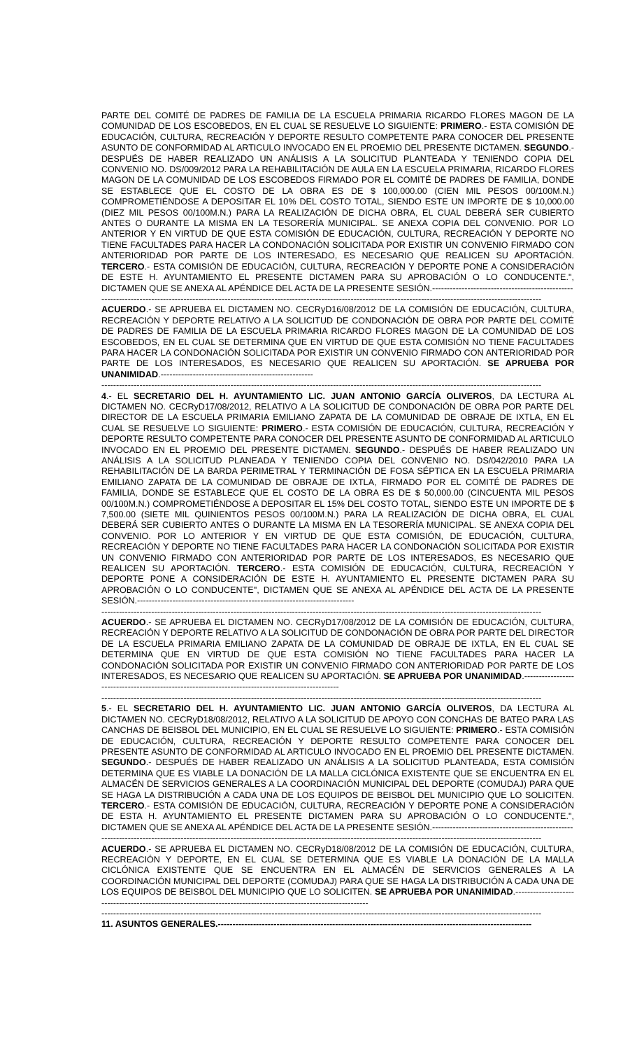PARTE DEL COMITÉ DE PADRES DE FAMILIA DE LA ESCUELA PRIMARIA RICARDO FLORES MAGON DE LA COMUNIDAD DE LOS ESCOBEDOS, EN EL CUAL SE RESUELVE LO SIGUIENTE: PRIMERO.- ESTA COMISIÓN DE EDUCACIÓN, CULTURA, RECREACIÓN Y DEPORTE RESULTO COMPETENTE PARA CONOCER DEL PRESENTE ASUNTO DE CONFORMIDAD AL ARTICULO INVOCADO EN EL PROEMIO DEL PRESENTE DICTAMEN. SEGUNDO.- DESPUÉS DE HABER REALIZADO UN ANÁLISIS A LA SOLICITUD PLANTEADA Y TENIENDO COPIA DEL CONVENIO NO. DS/009/2012 PARA LA REHABILITACIÓN DE AULA EN LA ESCUELA PRIMARIA, RICARDO FLORES MAGON DE LA COMUNIDAD DE LOS ESCOBEDOS FIRMADO POR EL COMITÉ DE PADRES DE FAMILIA, DONDE SE ESTABLECE QUE EL COSTO DE LA OBRA ES DE $ 100,000.00 (CIEN MIL PESOS 00/100M.N.) COMPROMETIÉNDOSE A DEPOSITAR EL 10% DEL COSTO TOTAL, SIENDO ESTE UN IMPORTE DE $ 10,000.00 (DIEZ MIL PESOS 00/100M.N.) PARA LA REALIZACIÓN DE DICHA OBRA, EL CUAL DEBERÁ SER CUBIERTO ANTES O DURANTE LA MISMA EN LA TESORERÍA MUNICIPAL. SE ANEXA COPIA DEL CONVENIO. POR LO ANTERIOR Y EN VIRTUD DE QUE ESTA COMISIÓN DE EDUCACIÓN, CULTURA, RECREACIÓN Y DEPORTE NO TIENE FACULTADES PARA HACER LA CONDONACIÓN SOLICITADA POR EXISTIR UN CONVENIO FIRMADO CON ANTERIORIDAD POR PARTE DE LOS INTERESADO, ES NECESARIO QUE REALICEN SU APORTACIÓN. TERCERO.- ESTA COMISIÓN DE EDUCACIÓN, CULTURA, RECREACIÓN Y DEPORTE PONE A CONSIDERACIÓN DE ESTE H. AYUNTAMIENTO EL PRESENTE DICTAMEN PARA SU APROBACIÓN O LO CONDUCENTE.", DICTAMEN QUE SE ANEXA AL APÉNDICE DEL ACTA DE LA PRESENTE SESIÓN.------------------------------------------------
------------------------------------------------------------------------------------------------------------------------------------------------------
ACUERDO.- SE APRUEBA EL DICTAMEN NO. CECRyD16/08/2012 DE LA COMISIÓN DE EDUCACIÓN, CULTURA, RECREACIÓN Y DEPORTE RELATIVO A LA SOLICITUD DE CONDONACIÓN DE OBRA POR PARTE DEL COMITÉ DE PADRES DE FAMILIA DE LA ESCUELA PRIMARIA RICARDO FLORES MAGON DE LA COMUNIDAD DE LOS ESCOBEDOS, EN EL CUAL SE DETERMINA QUE EN VIRTUD DE QUE ESTA COMISIÓN NO TIENE FACULTADES PARA HACER LA CONDONACIÓN SOLICITADA POR EXISTIR UN CONVENIO FIRMADO CON ANTERIORIDAD POR PARTE DE LOS INTERESADOS, ES NECESARIO QUE REALICEN SU APORTACIÓN. SE APRUEBA POR UNANIMIDAD.----------------------------------------------------
------------------------------------------------------------------------------------------------------------------------------------------------------
4.- EL SECRETARIO DEL H. AYUNTAMIENTO LIC. JUAN ANTONIO GARCÍA OLIVEROS, DA LECTURA AL DICTAMEN NO. CECRyD17/08/2012, RELATIVO A LA SOLICITUD DE CONDONACIÓN DE OBRA POR PARTE DEL DIRECTOR DE LA ESCUELA PRIMARIA EMILIANO ZAPATA DE LA COMUNIDAD DE OBRAJE DE IXTLA, EN EL CUAL SE RESUELVE LO SIGUIENTE: PRIMERO.- ESTA COMISIÓN DE EDUCACIÓN, CULTURA, RECREACIÓN Y DEPORTE RESULTO COMPETENTE PARA CONOCER DEL PRESENTE ASUNTO DE CONFORMIDAD AL ARTICULO INVOCADO EN EL PROEMIO DEL PRESENTE DICTAMEN. SEGUNDO.- DESPUÉS DE HABER REALIZADO UN ANÁLISIS A LA SOLICITUD PLANEADA Y TENIENDO COPIA DEL CONVENIO NO. DS/042/2010 PARA LA REHABILITACIÓN DE LA BARDA PERIMETRAL Y TERMINACIÓN DE FOSA SÉPTICA EN LA ESCUELA PRIMARIA EMILIANO ZAPATA DE LA COMUNIDAD DE OBRAJE DE IXTLA, FIRMADO POR EL COMITÉ DE PADRES DE FAMILIA, DONDE SE ESTABLECE QUE EL COSTO DE LA OBRA ES DE $ 50,000.00 (CINCUENTA MIL PESOS 00/100M.N.) COMPROMETIÉNDOSE A DEPOSITAR EL 15% DEL COSTO TOTAL, SIENDO ESTE UN IMPORTE DE $ 7,500.00 (SIETE MIL QUINIENTOS PESOS 00/100M.N.) PARA LA REALIZACIÓN DE DICHA OBRA, EL CUAL DEBERÁ SER CUBIERTO ANTES O DURANTE LA MISMA EN LA TESORERÍA MUNICIPAL. SE ANEXA COPIA DEL CONVENIO. POR LO ANTERIOR Y EN VIRTUD DE QUE ESTA COMISIÓN, DE EDUCACIÓN, CULTURA, RECREACIÓN Y DEPORTE NO TIENE FACULTADES PARA HACER LA CONDONACIÓN SOLICITADA POR EXISTIR UN CONVENIO FIRMADO CON ANTERIORIDAD POR PARTE DE LOS INTERESADOS, ES NECESARIO QUE REALICEN SU APORTACIÓN. TERCERO.- ESTA COMISIÓN DE EDUCACIÓN, CULTURA, RECREACIÓN Y DEPORTE PONE A CONSIDERACIÓN DE ESTE H. AYUNTAMIENTO EL PRESENTE DICTAMEN PARA SU APROBACIÓN O LO CONDUCENTE", DICTAMEN QUE SE ANEXA AL APÉNDICE DEL ACTA DE LA PRESENTE SESIÓN.--------------------------------------------------------------------------
------------------------------------------------------------------------------------------------------------------------------------------------------
ACUERDO.- SE APRUEBA EL DICTAMEN NO. CECRyD17/08/2012 DE LA COMISIÓN DE EDUCACIÓN, CULTURA, RECREACIÓN Y DEPORTE RELATIVO A LA SOLICITUD DE CONDONACIÓN DE OBRA POR PARTE DEL DIRECTOR DE LA ESCUELA PRIMARIA EMILIANO ZAPATA DE LA COMUNIDAD DE OBRAJE DE IXTLA, EN EL CUAL SE DETERMINA QUE EN VIRTUD DE QUE ESTA COMISIÓN NO TIENE FACULTADES PARA HACER LA CONDONACIÓN SOLICITADA POR EXISTIR UN CONVENIO FIRMADO CON ANTERIORIDAD POR PARTE DE LOS INTERESADOS, ES NECESARIO QUE REALICEN SU APORTACIÓN. SE APRUEBA POR UNANIMIDAD.--------------------------------------------------------------------------------------------------
------------------------------------------------------------------------------------------------------------------------------------------------------
5.- EL SECRETARIO DEL H. AYUNTAMIENTO LIC. JUAN ANTONIO GARCÍA OLIVEROS, DA LECTURA AL DICTAMEN NO. CECRyD18/08/2012, RELATIVO A LA SOLICITUD DE APOYO CON CONCHAS DE BATEO PARA LAS CANCHAS DE BEISBOL DEL MUNICIPIO, EN EL CUAL SE RESUELVE LO SIGUIENTE: PRIMERO.- ESTA COMISIÓN DE EDUCACIÓN, CULTURA, RECREACIÓN Y DEPORTE RESULTO COMPETENTE PARA CONOCER DEL PRESENTE ASUNTO DE CONFORMIDAD AL ARTICULO INVOCADO EN EL PROEMIO DEL PRESENTE DICTAMEN. SEGUNDO.- DESPUÉS DE HABER REALIZADO UN ANÁLISIS A LA SOLICITUD PLANTEADA, ESTA COMISIÓN DETERMINA QUE ES VIABLE LA DONACIÓN DE LA MALLA CICLÓNICA EXISTENTE QUE SE ENCUENTRA EN EL ALMACÉN DE SERVICIOS GENERALES A LA COORDINACIÓN MUNICIPAL DEL DEPORTE (COMUDAJ) PARA QUE SE HAGA LA DISTRIBUCIÓN A CADA UNA DE LOS EQUIPOS DE BEISBOL DEL MUNICIPIO QUE LO SOLICITEN. TERCERO.- ESTA COMISIÓN DE EDUCACIÓN, CULTURA, RECREACIÓN Y DEPORTE PONE A CONSIDERACIÓN DE ESTA H. AYUNTAMIENTO EL PRESENTE DICTAMEN PARA SU APROBACIÓN O LO CONDUCENTE.", DICTAMEN QUE SE ANEXA AL APÉNDICE DEL ACTA DE LA PRESENTE SESIÓN.------------------------------------------------
------------------------------------------------------------------------------------------------------------------------------------------------------
ACUERDO.- SE APRUEBA EL DICTAMEN NO. CECRyD18/08/2012 DE LA COMISIÓN DE EDUCACIÓN, CULTURA, RECREACIÓN Y DEPORTE, EN EL CUAL SE DETERMINA QUE ES VIABLE LA DONACIÓN DE LA MALLA CICLÓNICA EXISTENTE QUE SE ENCUENTRA EN EL ALMACÉN DE SERVICIOS GENERALES A LA COORDINACIÓN MUNICIPAL DEL DEPORTE (COMUDAJ) PARA QUE SE HAGA LA DISTRIBUCIÓN A CADA UNA DE LOS EQUIPOS DE BEISBOL DEL MUNICIPIO QUE LO SOLICITEN. SE APRUEBA POR UNANIMIDAD.---------------------------------------------------------------------------------------------------------------
------------------------------------------------------------------------------------------------------------------------------------------------------
11. ASUNTOS GENERALES.-----------------------------------------------------------------------------------------------------------